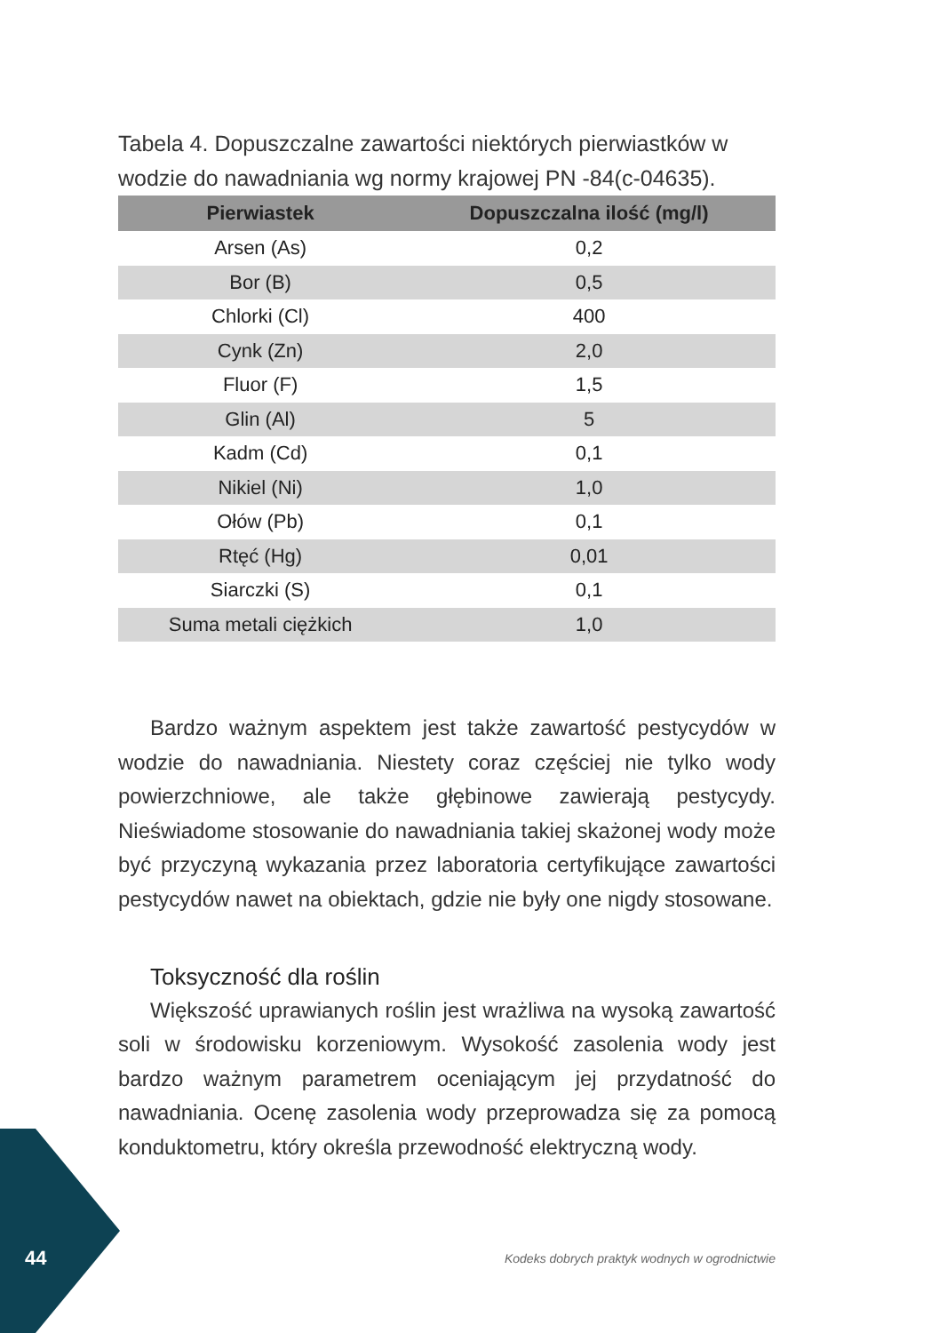Tabela 4. Dopuszczalne zawartości niektórych pierwiastków w wodzie do nawadniania wg normy krajowej PN -84(c-04635).
| Pierwiastek | Dopuszczalna ilość (mg/l) |
| --- | --- |
| Arsen (As) | 0,2 |
| Bor (B) | 0,5 |
| Chlorki (Cl) | 400 |
| Cynk (Zn) | 2,0 |
| Fluor (F) | 1,5 |
| Glin (Al) | 5 |
| Kadm (Cd) | 0,1 |
| Nikiel (Ni) | 1,0 |
| Ołów (Pb) | 0,1 |
| Rtęć (Hg) | 0,01 |
| Siarczki (S) | 0,1 |
| Suma metali ciężkich | 1,0 |
Bardzo ważnym aspektem jest także zawartość pestycydów w wodzie do nawadniania. Niestety coraz częściej nie tylko wody powierzchniowe, ale także głębinowe zawierają pestycydy. Nieświadome stosowanie do nawadniania takiej skażonej wody może być przyczyną wykazania przez laboratoria certyfikujące zawartości pestycydów nawet na obiektach, gdzie nie były one nigdy stosowane.
Toksyczność dla roślin
Większość uprawianych roślin jest wrażliwa na wysoką zawartość soli w środowisku korzeniowym. Wysokość zasolenia wody jest bardzo ważnym parametrem oceniającym jej przydatność do nawadniania. Ocenę zasolenia wody przeprowadza się za pomocą konduktometru, który określa przewodność elektryczną wody.
44
Kodeks dobrych praktyk wodnych w ogrodnictwie